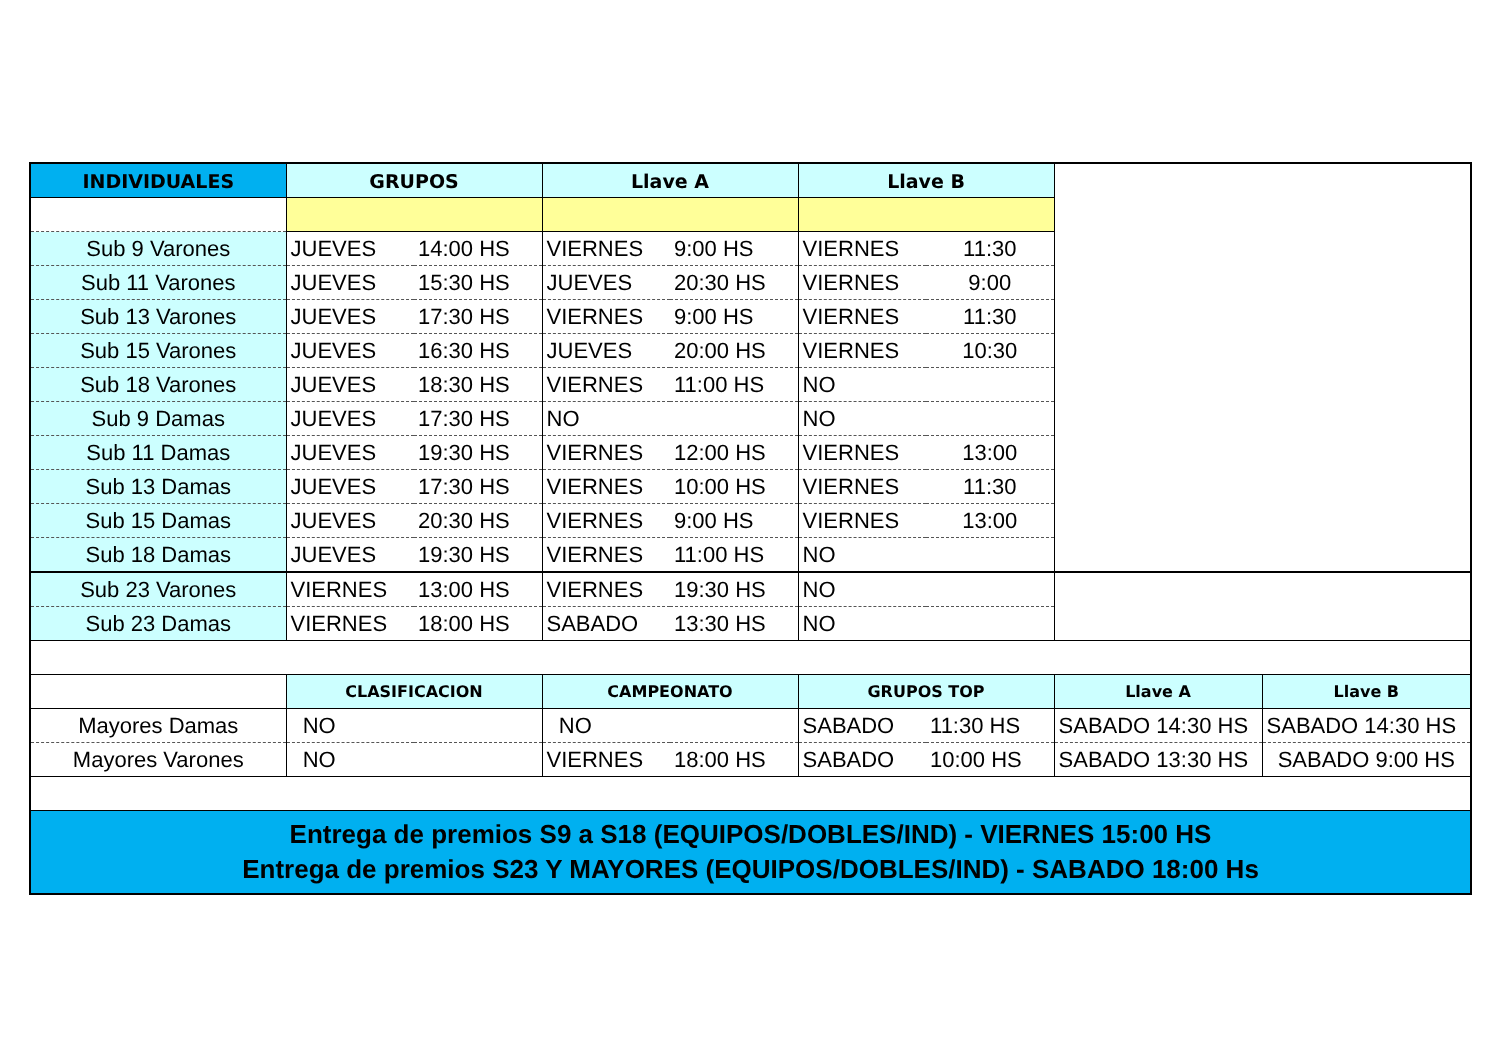| INDIVIDUALES | GRUPOS | | Llave A | | Llave B | | | |
| Sub 9 Varones | JUEVES | 14:00 HS | VIERNES | 9:00 HS | VIERNES | 11:30 | | |
| Sub 11 Varones | JUEVES | 15:30 HS | JUEVES | 20:30 HS | VIERNES | 9:00 | | |
| Sub 13 Varones | JUEVES | 17:30 HS | VIERNES | 9:00 HS | VIERNES | 11:30 | | |
| Sub 15 Varones | JUEVES | 16:30 HS | JUEVES | 20:00 HS | VIERNES | 10:30 | | |
| Sub 18 Varones | JUEVES | 18:30 HS | VIERNES | 11:00 HS | NO | | | |
| Sub 9 Damas | JUEVES | 17:30 HS | NO | | NO | | | |
| Sub 11 Damas | JUEVES | 19:30 HS | VIERNES | 12:00 HS | VIERNES | 13:00 | | |
| Sub 13 Damas | JUEVES | 17:30 HS | VIERNES | 10:00 HS | VIERNES | 11:30 | | |
| Sub 15 Damas | JUEVES | 20:30 HS | VIERNES | 9:00 HS | VIERNES | 13:00 | | |
| Sub 18 Damas | JUEVES | 19:30 HS | VIERNES | 11:00 HS | NO | | | |
| Sub 23 Varones | VIERNES | 13:00 HS | VIERNES | 19:30 HS | NO | | | |
| Sub 23 Damas | VIERNES | 18:00 HS | SABADO | 13:30 HS | NO | | | |
| | CLASIFICACION | | CAMPEONATO | | GRUPOS TOP | | Llave A | Llave B |
| Mayores Damas | NO | | NO | | SABADO | 11:30 HS | SABADO 14:30 HS | SABADO 14:30 HS |
| Mayores Varones | NO | | VIERNES | 18:00 HS | SABADO | 10:00 HS | SABADO 13:30 HS | SABADO 9:00 HS |
| Entrega de premios S9 a S18 (EQUIPOS/DOBLES/IND) - VIERNES 15:00 HS Entrega de premios S23 Y MAYORES (EQUIPOS/DOBLES/IND) - SABADO 18:00 Hs | | | | | | | | |